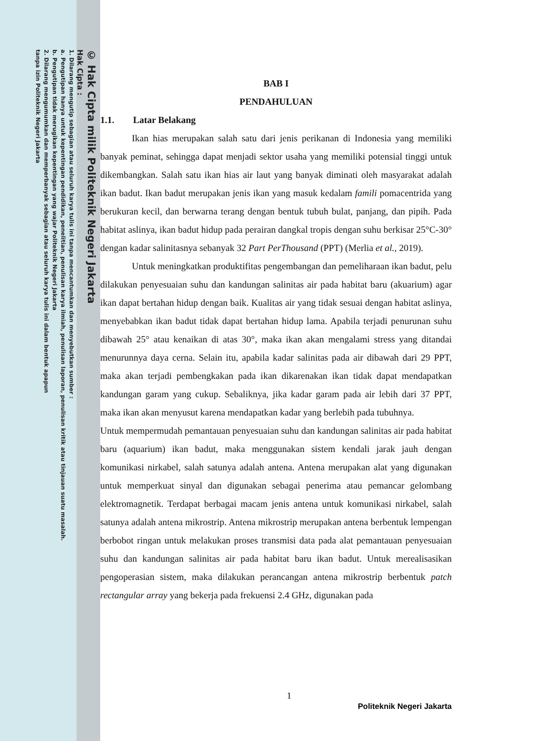© Hak Cipta milik Politeknik Negeri Jakarta
Hak Cipta :
1. Dilarang mengutip sebagian atau seluruh karya tulis ini tanpa mencantumkan dan menyebutkan sumber :
a. Pengutipan hanya untuk kepentingan pendidikan, penelitian, penulisan karya ilmiah, penulisan laporan, penulisan kritik atau tinjauan suatu masalah.
b. Pengutipan tidak merugikan kepentingan yang wajar Politeknik Negeri Jakarta
2. Dilarang mengumumkan dan memperbanyak sebagian atau seluruh karya tulis ini dalam bentuk apapun
tanpa izin Politeknik Negeri Jakarta
BAB I
PENDAHULUAN
1.1. Latar Belakang
Ikan hias merupakan salah satu dari jenis perikanan di Indonesia yang memiliki banyak peminat, sehingga dapat menjadi sektor usaha yang memiliki potensial tinggi untuk dikembangkan. Salah satu ikan hias air laut yang banyak diminati oleh masyarakat adalah ikan badut. Ikan badut merupakan jenis ikan yang masuk kedalam famili pomacentrida yang berukuran kecil, dan berwarna terang dengan bentuk tubuh bulat, panjang, dan pipih. Pada habitat aslinya, ikan badut hidup pada perairan dangkal tropis dengan suhu berkisar 25°C-30° dengan kadar salinitasnya sebanyak 32 Part PerThousand (PPT) (Merlia et al., 2019).
Untuk meningkatkan produktifitas pengembangan dan pemeliharaan ikan badut, pelu dilakukan penyesuaian suhu dan kandungan salinitas air pada habitat baru (akuarium) agar ikan dapat bertahan hidup dengan baik. Kualitas air yang tidak sesuai dengan habitat aslinya, menyebabkan ikan badut tidak dapat bertahan hidup lama. Apabila terjadi penurunan suhu dibawah 25° atau kenaikan di atas 30°, maka ikan akan mengalami stress yang ditandai menurunnya daya cerna. Selain itu, apabila kadar salinitas pada air dibawah dari 29 PPT, maka akan terjadi pembengkakan pada ikan dikarenakan ikan tidak dapat mendapatkan kandungan garam yang cukup. Sebaliknya, jika kadar garam pada air lebih dari 37 PPT, maka ikan akan menyusut karena mendapatkan kadar yang berlebih pada tubuhnya.
Untuk mempermudah pemantauan penyesuaian suhu dan kandungan salinitas air pada habitat baru (aquarium) ikan badut, maka menggunakan sistem kendali jarak jauh dengan komunikasi nirkabel, salah satunya adalah antena. Antena merupakan alat yang digunakan untuk memperkuat sinyal dan digunakan sebagai penerima atau pemancar gelombang elektromagnetik. Terdapat berbagai macam jenis antena untuk komunikasi nirkabel, salah satunya adalah antena mikrostrip. Antena mikrostrip merupakan antena berbentuk lempengan berbobot ringan untuk melakukan proses transmisi data pada alat pemantauan penyesuaian suhu dan kandungan salinitas air pada habitat baru ikan badut. Untuk merealisasikan pengoperasian sistem, maka dilakukan perancangan antena mikrostrip berbentuk patch rectangular array yang bekerja pada frekuensi 2.4 GHz, digunakan pada
1
Politeknik Negeri Jakarta